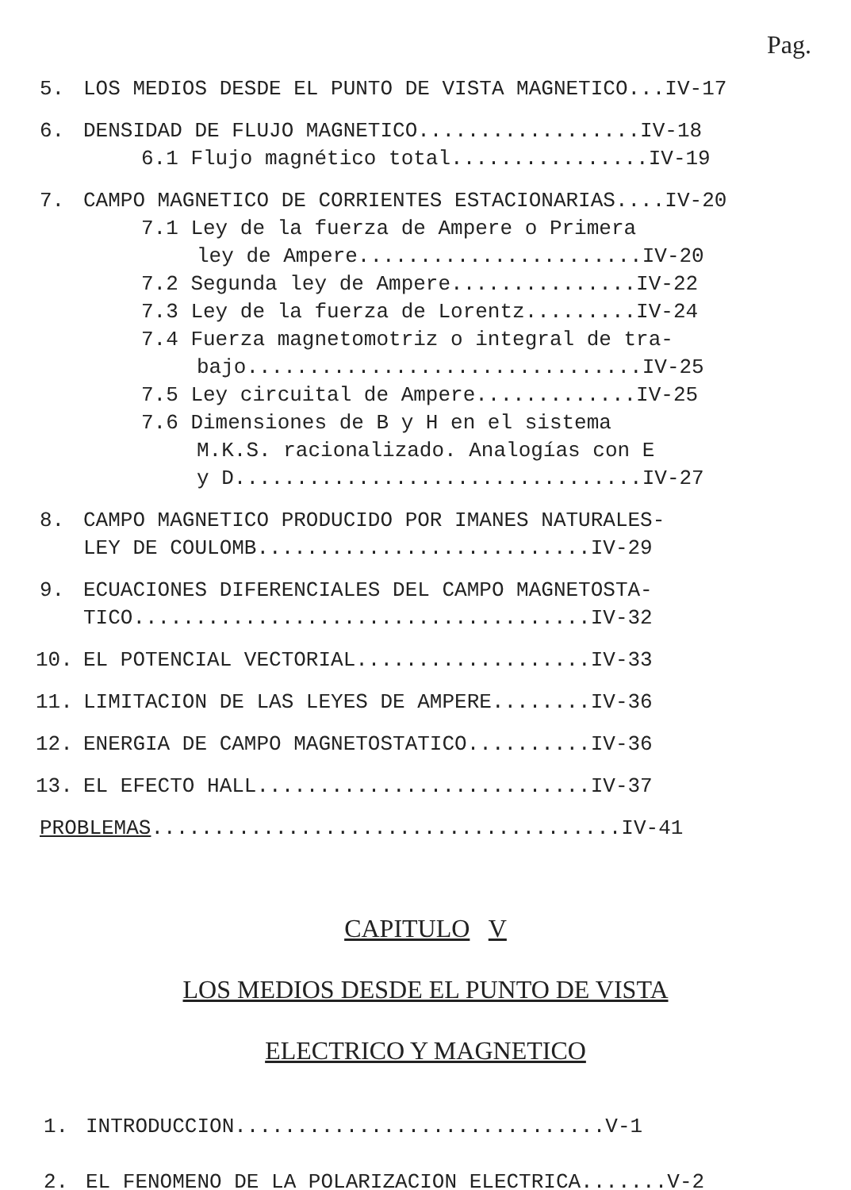Pag.
5. LOS MEDIOS DESDE EL PUNTO DE VISTA MAGNETICO...IV-17
6. DENSIDAD DE FLUJO MAGNETICO..................IV-18
6.1 Flujo magnético total................IV-19
7. CAMPO MAGNETICO DE CORRIENTES ESTACIONARIAS....IV-20
7.1 Ley de la fuerza de Ampere o Primera
ley de Ampere.......................IV-20
7.2 Segunda ley de Ampere...............IV-22
7.3 Ley de la fuerza de Lorentz.........IV-24
7.4 Fuerza magnetomotriz o integral de tra-
bajo................................IV-25
7.5 Ley circuital de Ampere.............IV-25
7.6 Dimensiones de B y H en el sistema
M.K.S. racionalizado. Analogías con E
y D.................................IV-27
8. CAMPO MAGNETICO PRODUCIDO POR IMANES NATURALES-
LEY DE COULOMB...........................IV-29
9. ECUACIONES DIFERENCIALES DEL CAMPO MAGNETOSTA-
TICO.....................................IV-32
10. EL POTENCIAL VECTORIAL...................IV-33
11. LIMITACION DE LAS LEYES DE AMPERE........IV-36
12. ENERGIA DE CAMPO MAGNETOSTATICO..........IV-36
13. EL EFECTO HALL...........................IV-37
PROBLEMAS......................................IV-41
CAPITULO V
LOS MEDIOS DESDE EL PUNTO DE VISTA
ELECTRICO Y MAGNETICO
1. INTRODUCCION..............................V-1
2. EL FENOMENO DE LA POLARIZACION ELECTRICA.......V-2